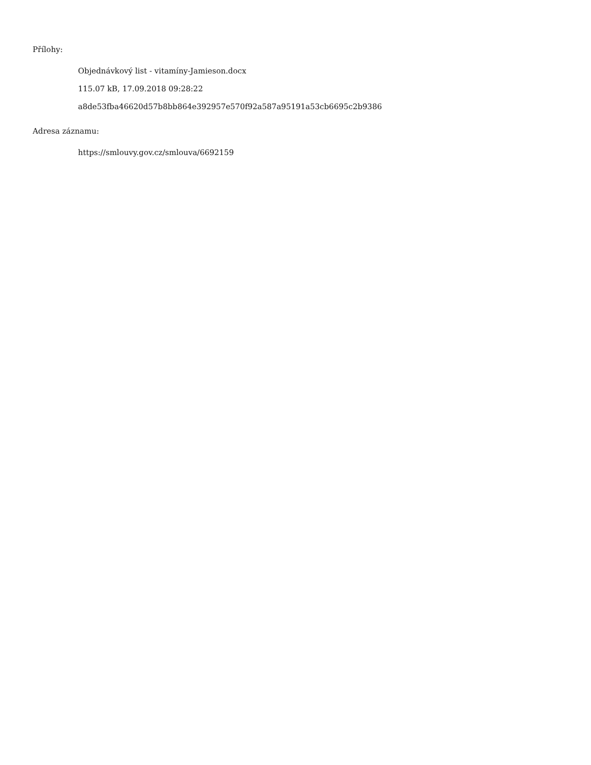Přílohy:
Objednávkový list - vitamíny-Jamieson.docx
115.07 kB, 17.09.2018 09:28:22
a8de53fba46620d57b8bb864e392957e570f92a587a95191a53cb6695c2b9386
Adresa záznamu:
https://smlouvy.gov.cz/smlouva/6692159